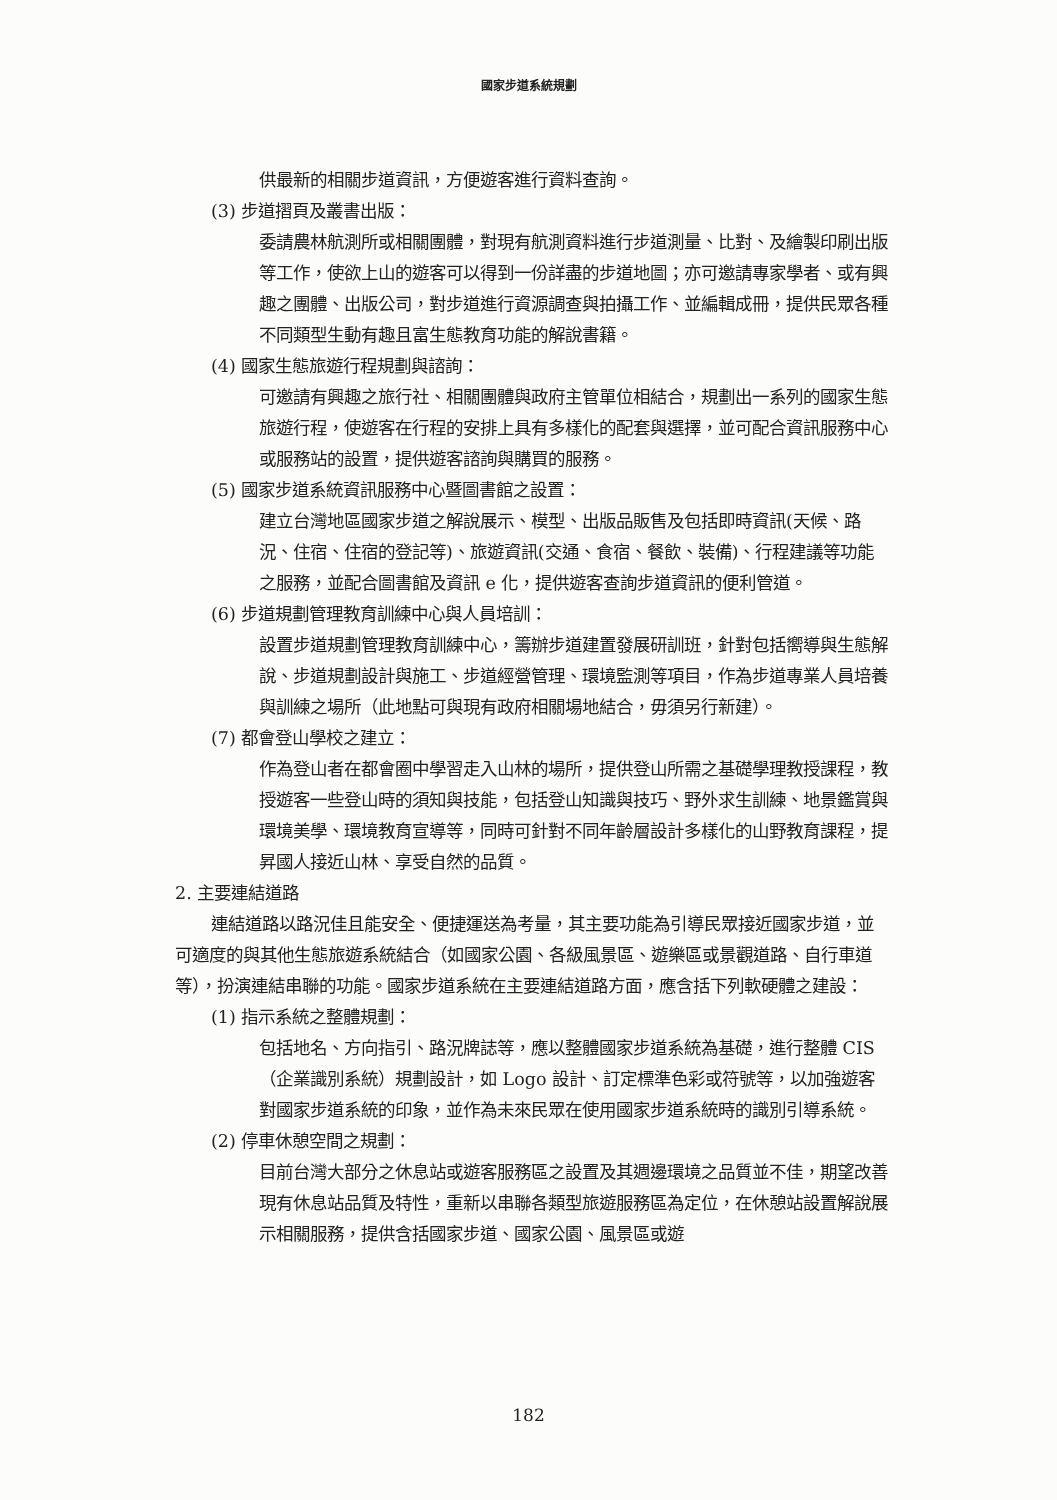國家步道系統規劃
供最新的相關步道資訊，方便遊客進行資料查詢。
(3) 步道摺頁及叢書出版：
委請農林航測所或相關團體，對現有航測資料進行步道測量、比對、及繪製印刷出版等工作，使欲上山的遊客可以得到一份詳盡的步道地圖；亦可邀請專家學者、或有興趣之團體、出版公司，對步道進行資源調查與拍攝工作、並編輯成冊，提供民眾各種不同類型生動有趣且富生態教育功能的解說書籍。
(4) 國家生態旅遊行程規劃與諮詢：
可邀請有興趣之旅行社、相關團體與政府主管單位相結合，規劃出一系列的國家生態旅遊行程，使遊客在行程的安排上具有多樣化的配套與選擇，並可配合資訊服務中心或服務站的設置，提供遊客諮詢與購買的服務。
(5) 國家步道系統資訊服務中心暨圖書館之設置：
建立台灣地區國家步道之解說展示、模型、出版品販售及包括即時資訊(天候、路況、住宿、住宿的登記等)、旅遊資訊(交通、食宿、餐飲、裝備)、行程建議等功能之服務，並配合圖書館及資訊 e 化，提供遊客查詢步道資訊的便利管道。
(6) 步道規劃管理教育訓練中心與人員培訓：
設置步道規劃管理教育訓練中心，籌辦步道建置發展研訓班，針對包括嚮導與生態解說、步道規劃設計與施工、步道經營管理、環境監測等項目，作為步道專業人員培養與訓練之場所（此地點可與現有政府相關場地結合，毋須另行新建）。
(7) 都會登山學校之建立：
作為登山者在都會圈中學習走入山林的場所，提供登山所需之基礎學理教授課程，教授遊客一些登山時的須知與技能，包括登山知識與技巧、野外求生訓練、地景鑑賞與環境美學、環境教育宣導等，同時可針對不同年齡層設計多樣化的山野教育課程，提昇國人接近山林、享受自然的品質。
2. 主要連結道路
連結道路以路況佳且能安全、便捷運送為考量，其主要功能為引導民眾接近國家步道，並可適度的與其他生態旅遊系統結合（如國家公園、各級風景區、遊樂區或景觀道路、自行車道等），扮演連結串聯的功能。國家步道系統在主要連結道路方面，應含括下列軟硬體之建設：
(1) 指示系統之整體規劃：
包括地名、方向指引、路況牌誌等，應以整體國家步道系統為基礎，進行整體 CIS（企業識別系統）規劃設計，如 Logo 設計、訂定標準色彩或符號等，以加強遊客對國家步道系統的印象，並作為未來民眾在使用國家步道系統時的識別引導系統。
(2) 停車休憩空間之規劃：
目前台灣大部分之休息站或遊客服務區之設置及其週邊環境之品質並不佳，期望改善現有休息站品質及特性，重新以串聯各類型旅遊服務區為定位，在休憩站設置解說展示相關服務，提供含括國家步道、國家公園、風景區或遊
182